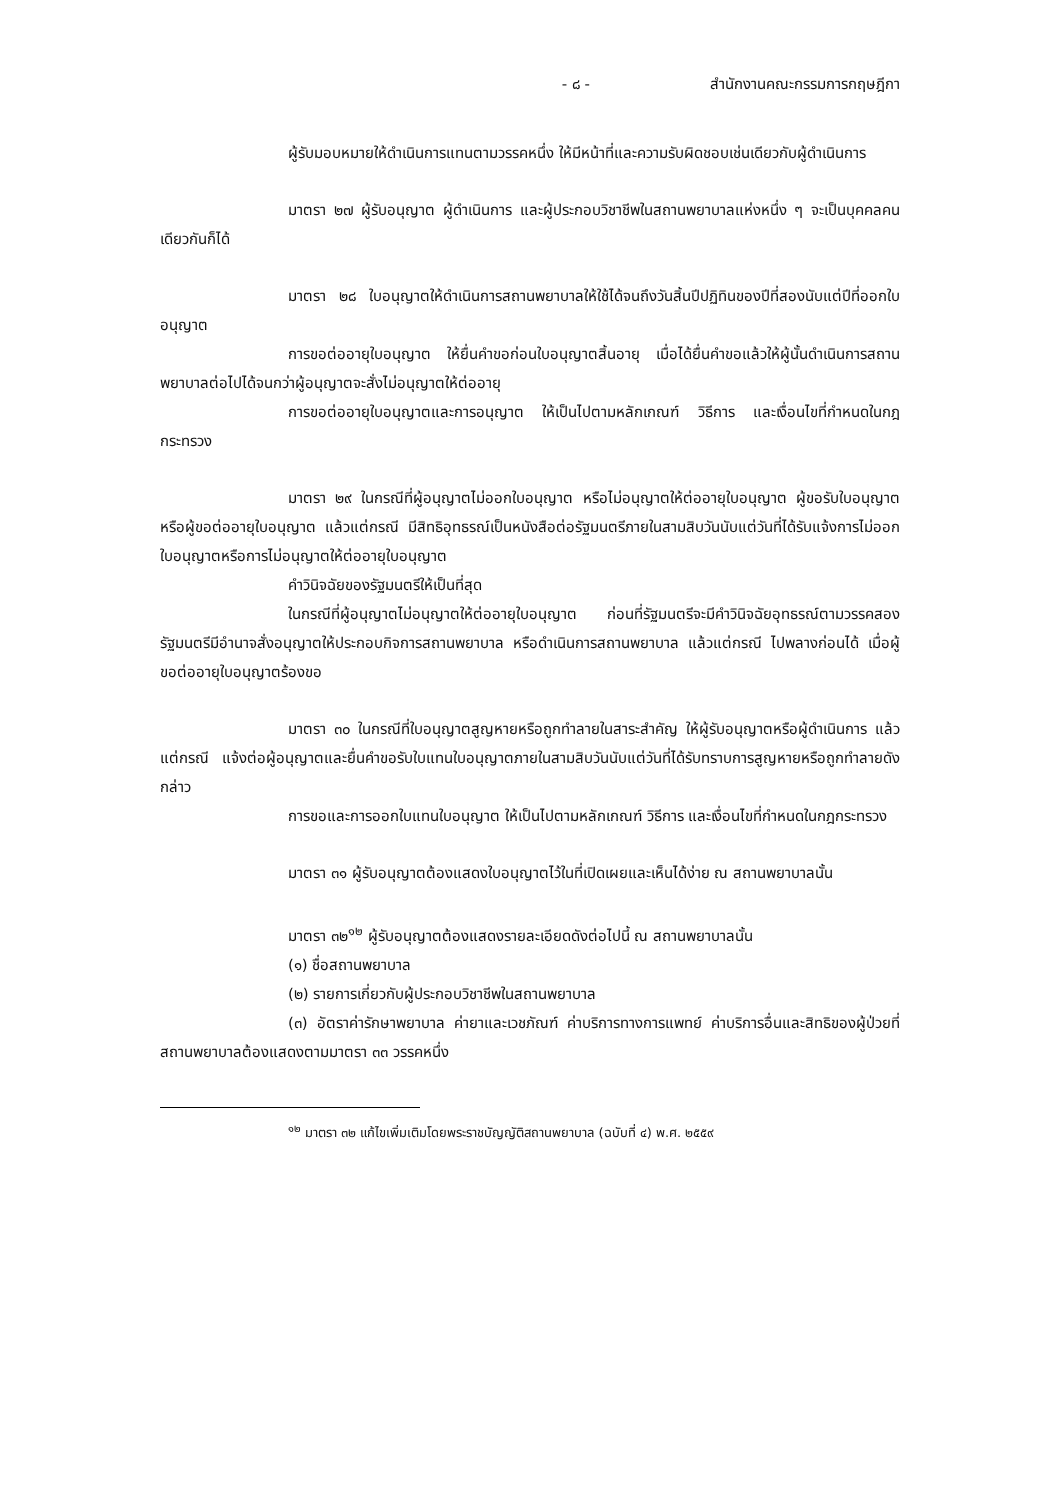- ๘ - สำนักงานคณะกรรมการกฤษฎีกา
ผู้รับมอบหมายให้ดำเนินการแทนตามวรรคหนึ่ง ให้มีหน้าที่และความรับผิดชอบเช่นเดียวกับผู้ดำเนินการ
มาตรา ๒๗ ผู้รับอนุญาต ผู้ดำเนินการ และผู้ประกอบวิชาชีพในสถานพยาบาลแห่งหนึ่ง ๆ จะเป็นบุคคลคนเดียวกันก็ได้
มาตรา ๒๘ ใบอนุญาตให้ดำเนินการสถานพยาบาลให้ใช้ได้จนถึงวันสิ้นปีปฏิทินของปีที่สองนับแต่ปีที่ออกใบอนุญาต
การขอต่ออายุใบอนุญาต ให้ยื่นคำขอก่อนใบอนุญาตสิ้นอายุ เมื่อได้ยื่นคำขอแล้วให้ผู้นั้นดำเนินการสถานพยาบาลต่อไปได้จนกว่าผู้อนุญาตจะสั่งไม่อนุญาตให้ต่ออายุ
การขอต่ออายุใบอนุญาตและการอนุญาต ให้เป็นไปตามหลักเกณฑ์ วิธีการ และเงื่อนไขที่กำหนดในกฎกระทรวง
มาตรา ๒๙ ในกรณีที่ผู้อนุญาตไม่ออกใบอนุญาต หรือไม่อนุญาตให้ต่ออายุใบอนุญาต ผู้ขอรับใบอนุญาตหรือผู้ขอต่ออายุใบอนุญาต แล้วแต่กรณี มีสิทธิอุทธรณ์เป็นหนังสือต่อรัฐมนตรีภายในสามสิบวันนับแต่วันที่ได้รับแจ้งการไม่ออกใบอนุญาตหรือการไม่อนุญาตให้ต่ออายุใบอนุญาต
คำวินิจฉัยของรัฐมนตรีให้เป็นที่สุด
ในกรณีที่ผู้อนุญาตไม่อนุญาตให้ต่ออายุใบอนุญาต ก่อนที่รัฐมนตรีจะมีคำวินิจฉัยอุทธรณ์ตามวรรคสอง รัฐมนตรีมีอำนาจสั่งอนุญาตให้ประกอบกิจการสถานพยาบาล หรือดำเนินการสถานพยาบาล แล้วแต่กรณี ไปพลางก่อนได้ เมื่อผู้ขอต่ออายุใบอนุญาตร้องขอ
มาตรา ๓๐ ในกรณีที่ใบอนุญาตสูญหายหรือถูกทำลายในสาระสำคัญ ให้ผู้รับอนุญาตหรือผู้ดำเนินการ แล้วแต่กรณี แจ้งต่อผู้อนุญาตและยื่นคำขอรับใบแทนใบอนุญาตภายในสามสิบวันนับแต่วันที่ได้รับทราบการสูญหายหรือถูกทำลายดังกล่าว
การขอและการออกใบแทนใบอนุญาต ให้เป็นไปตามหลักเกณฑ์ วิธีการ และเงื่อนไขที่กำหนดในกฎกระทรวง
มาตรา ๓๑ ผู้รับอนุญาตต้องแสดงใบอนุญาตไว้ในที่เปิดเผยและเห็นได้ง่าย ณ สถานพยาบาลนั้น
มาตรา ๓๒<sup>๑๒</sup> ผู้รับอนุญาตต้องแสดงรายละเอียดดังต่อไปนี้ ณ สถานพยาบาลนั้น
(๑) ชื่อสถานพยาบาล
(๒) รายการเกี่ยวกับผู้ประกอบวิชาชีพในสถานพยาบาล
(๓) อัตราค่ารักษาพยาบาล ค่ายาและเวชภัณฑ์ ค่าบริการทางการแพทย์ ค่าบริการอื่นและสิทธิของผู้ป่วยที่สถานพยาบาลต้องแสดงตามมาตรา ๓๓ วรรคหนึ่ง
<sup>๑๒</sup> มาตรา ๓๒ แก้ไขเพิ่มเติมโดยพระราชบัญญัติสถานพยาบาล (ฉบับที่ ๔) พ.ศ. ๒๕๕๙